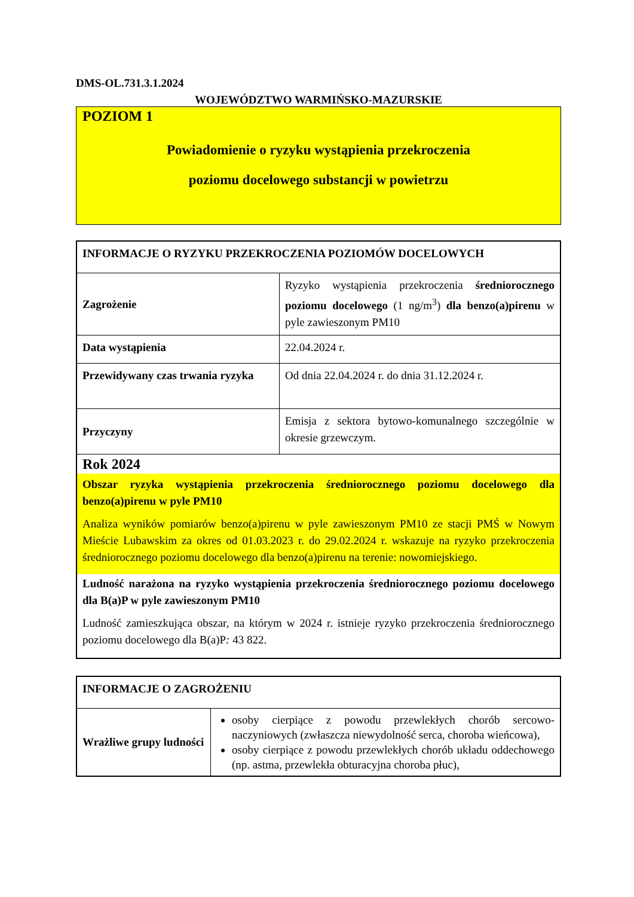DMS-OL.731.3.1.2024
WOJEWÓDZTWO WARMIŃSKO-MAZURSKIE
POZIOM 1
Powiadomienie o ryzyku wystąpienia przekroczenia
poziomu docelowego substancji w powietrzu
| INFORMACJE O RYZYKU PRZEKROCZENIA POZIOMÓW DOCELOWYCH | |
| --- | --- |
| Zagrożenie | Ryzyko wystąpienia przekroczenia średniorocznego poziomu docelowego (1 ng/m<sup>3</sup>) dla benzo(a)pirenu w pyle zawieszonym PM10 |
| Data wystąpienia | 22.04.2024 r. |
| Przewidywany czas trwania ryzyka | Od dnia 22.04.2024 r. do dnia 31.12.2024 r. |
| Przyczyny | Emisja z sektora bytowo-komunalnego szczególnie w okresie grzewczym. |
| Rok 2024 Obszar ryzyka wystąpienia przekroczenia średniorocznego poziomu docelowego dla benzo(a)pirenu w pyle PM10 Analiza wyników pomiarów benzo(a)pirenu w pyle zawieszonym PM10 ze stacji PMŚ w Nowym Mieście Lubawskim za okres od 01.03.2023 r. do 29.02.2024 r. wskazuje na ryzyko przekroczenia średniorocznego poziomu docelowego dla benzo(a)pirenu na terenie: nowomiejskiego. Ludność narażona na ryzyko wystąpienia przekroczenia średniorocznego poziomu docelowego dla B(a)P w pyle zawieszonym PM10 Ludność zamieszkująca obszar, na którym w 2024 r. istnieje ryzyko przekroczenia średniorocznego poziomu docelowego dla B(a)P : 43 822. | |
| INFORMACJE O ZAGROŻENIU | |
| --- | --- |
| Wrażliwe grupy ludności | osoby cierpiące z powodu przewlekłych chorób sercowo-naczyniowych (zwłaszcza niewydolność serca, choroba wieńcowa), osoby cierpiące z powodu przewlekłych chorób układu oddechowego (np. astma, przewlekła obturacyjna choroba płuc), |